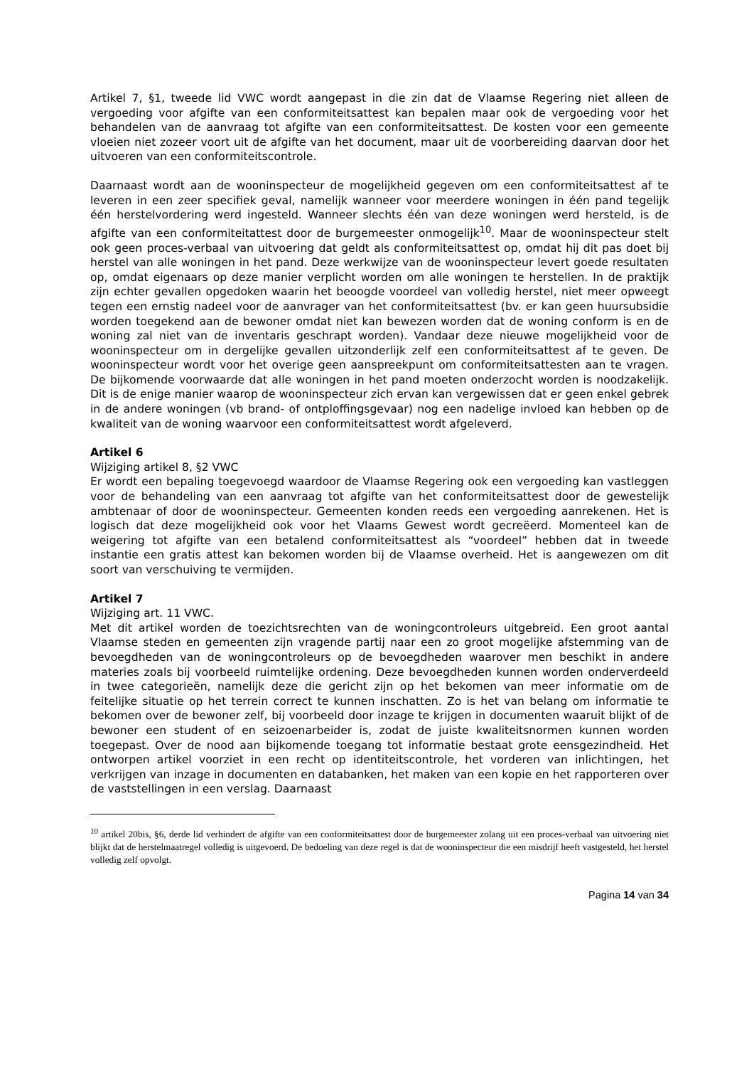Artikel 7, §1, tweede lid VWC wordt aangepast in die zin dat de Vlaamse Regering niet alleen de vergoeding voor afgifte van een conformiteitsattest kan bepalen maar ook de vergoeding voor het behandelen van de aanvraag tot afgifte van een conformiteitsattest. De kosten voor een gemeente vloeien niet zozeer voort uit de afgifte van het document, maar uit de voorbereiding daarvan door het uitvoeren van een conformiteitscontrole.
Daarnaast wordt aan de wooninspecteur de mogelijkheid gegeven om een conformiteitsattest af te leveren in een zeer specifiek geval, namelijk wanneer voor meerdere woningen in één pand tegelijk één herstelvordering werd ingesteld. Wanneer slechts één van deze woningen werd hersteld, is de afgifte van een conformiteitattest door de burgemeester onmogelijk<sup>10</sup>. Maar de wooninspecteur stelt ook geen proces-verbaal van uitvoering dat geldt als conformiteitsattest op, omdat hij dit pas doet bij herstel van alle woningen in het pand. Deze werkwijze van de wooninspecteur levert goede resultaten op, omdat eigenaars op deze manier verplicht worden om alle woningen te herstellen. In de praktijk zijn echter gevallen opgedoken waarin het beoogde voordeel van volledig herstel, niet meer opweegt tegen een ernstig nadeel voor de aanvrager van het conformiteitsattest (bv. er kan geen huursubsidie worden toegekend aan de bewoner omdat niet kan bewezen worden dat de woning conform is en de woning zal niet van de inventaris geschrapt worden). Vandaar deze nieuwe mogelijkheid voor de wooninspecteur om in dergelijke gevallen uitzonderlijk zelf een conformiteitsattest af te geven. De wooninspecteur wordt voor het overige geen aanspreekpunt om conformiteitsattesten aan te vragen. De bijkomende voorwaarde dat alle woningen in het pand moeten onderzocht worden is noodzakelijk. Dit is de enige manier waarop de wooninspecteur zich ervan kan vergewissen dat er geen enkel gebrek in de andere woningen (vb brand- of ontploffingsgevaar) nog een nadelige invloed kan hebben op de kwaliteit van de woning waarvoor een conformiteitsattest wordt afgeleverd.
Artikel 6
Wijziging artikel 8, §2 VWC
Er wordt een bepaling toegevoegd waardoor de Vlaamse Regering ook een vergoeding kan vastleggen voor de behandeling van een aanvraag tot afgifte van het conformiteitsattest door de gewestelijk ambtenaar of door de wooninspecteur. Gemeenten konden reeds een vergoeding aanrekenen. Het is logisch dat deze mogelijkheid ook voor het Vlaams Gewest wordt gecreëerd. Momenteel kan de weigering tot afgifte van een betalend conformiteitsattest als “voordeel” hebben dat in tweede instantie een gratis attest kan bekomen worden bij de Vlaamse overheid. Het is aangewezen om dit soort van verschuiving te vermijden.
Artikel 7
Wijziging art. 11 VWC.
Met dit artikel worden de toezichtsrechten van de woningcontroleurs uitgebreid. Een groot aantal Vlaamse steden en gemeenten zijn vragende partij naar een zo groot mogelijke afstemming van de bevoegdheden van de woningcontroleurs op de bevoegdheden waarover men beschikt in andere materies zoals bij voorbeeld ruimtelijke ordening. Deze bevoegdheden kunnen worden onderverdeeld in twee categorieën, namelijk deze die gericht zijn op het bekomen van meer informatie om de feitelijke situatie op het terrein correct te kunnen inschatten. Zo is het van belang om informatie te bekomen over de bewoner zelf, bij voorbeeld door inzage te krijgen in documenten waaruit blijkt of de bewoner een student of en seizoenarbeider is, zodat de juiste kwaliteitsnormen kunnen worden toegepast. Over de nood aan bijkomende toegang tot informatie bestaat grote eensgezindheid. Het ontworpen artikel voorziet in een recht op identiteitscontrole, het vorderen van inlichtingen, het verkrijgen van inzage in documenten en databanken, het maken van een kopie en het rapporteren over de vaststellingen in een verslag. Daarnaast
<sup>10</sup> artikel 20bis, §6, derde lid verhindert de afgifte van een conformiteitsattest door de burgemeester zolang uit een proces-verbaal van uitvoering niet blijkt dat de herstelmaatregel volledig is uitgevoerd. De bedoeling van deze regel is dat de wooninspecteur die een misdrijf heeft vastgesteld, het herstel volledig zelf opvolgt.
Pagina 14 van 34